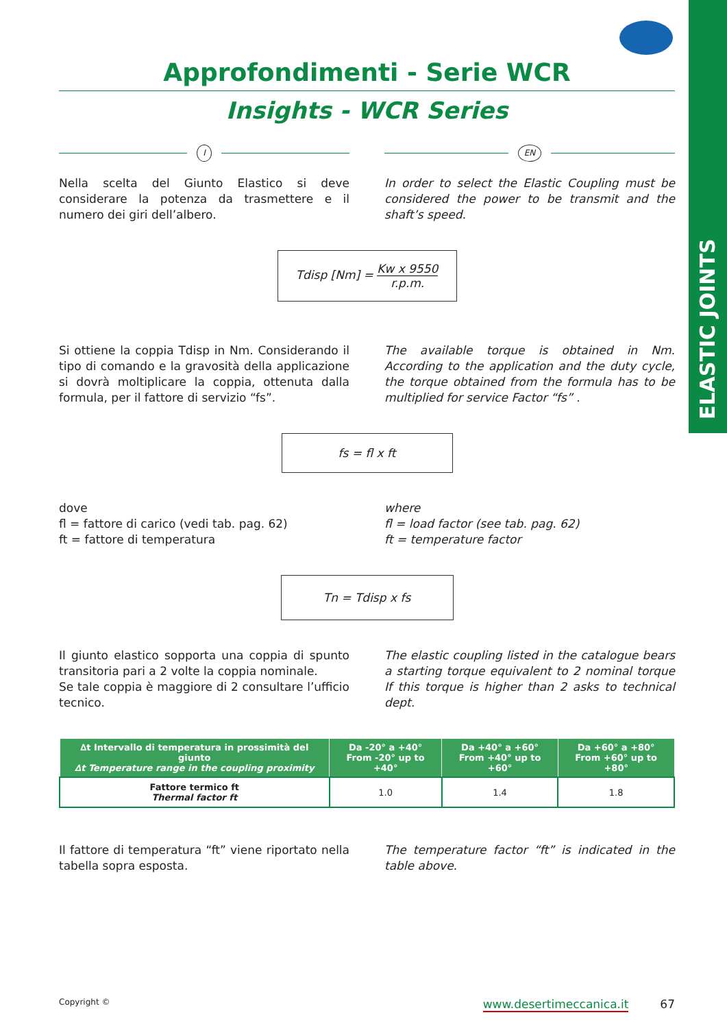ELASTIC JOINTS
Approfondimenti - Serie WCR
Insights - WCR Series
I
Nella scelta del Giunto Elastico si deve considerare la potenza da trasmettere e il numero dei giri dell’albero.
EN
In order to select the Elastic Coupling must be considered the power to be transmit and the shaft’s speed.
Tdisp [Nm] = Kw x 9550 r.p.m.
Si ottiene la coppia Tdisp in Nm. Considerando il tipo di comando e la gravosità della applicazione si dovrà moltiplicare la coppia, ottenuta dalla formula, per il fattore di servizio “fs”.
The available torque is obtained in Nm. According to the application and the duty cycle, the torque obtained from the formula has to be multiplied for service Factor “fs” .
fs = fl x ft
dove
fl = fattore di carico (vedi tab. pag. 62)
ft = fattore di temperatura
where
fl = load factor (see tab. pag. 62)
ft = temperature factor
Tn = Tdisp x fs
Il giunto elastico sopporta una coppia di spunto transitoria pari a 2 volte la coppia nominale.
Se tale coppia è maggiore di 2 consultare l’ufficio tecnico.
The elastic coupling listed in the catalogue bears a starting torque equivalent to 2 nominal torque If this torque is higher than 2 asks to technical dept.
| ∆t Intervallo di temperatura in prossimità del giunto ∆t Temperature range in the coupling proximity | Da -20° a +40° From -20° up to +40° | Da +40° a +60° From +40° up to +60° | Da +60° a +80° From +60° up to +80° |
| --- | --- | --- | --- |
| Fattore termico ft Thermal factor ft | 1.0 | 1.4 | 1.8 |
Il fattore di temperatura “ft” viene riportato nella tabella sopra esposta.
The temperature factor “ft” is indicated in the table above.
Copyright © www.desertimeccanica.it 67